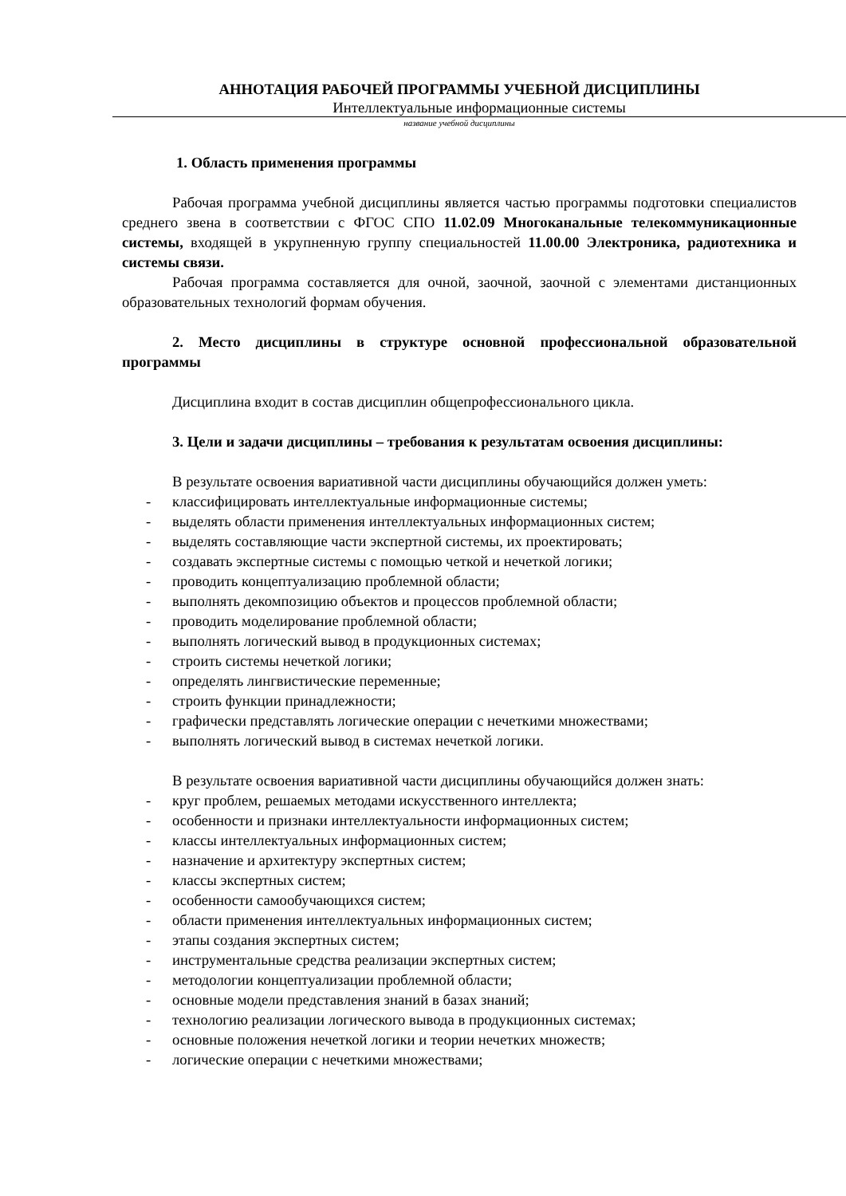АННОТАЦИЯ РАБОЧЕЙ ПРОГРАММЫ УЧЕБНОЙ ДИСЦИПЛИНЫ
Интеллектуальные информационные системы
название учебной дисциплины
1. Область применения программы
Рабочая программа учебной дисциплины является частью программы подготовки специалистов среднего звена в соответствии с ФГОС СПО 11.02.09 Многоканальные телекоммуникационные системы, входящей в укрупненную группу специальностей 11.00.00 Электроника, радиотехника и системы связи.
Рабочая программа составляется для очной, заочной, заочной с элементами дистанционных образовательных технологий формам обучения.
2. Место дисциплины в структуре основной профессиональной образовательной программы
Дисциплина входит в состав дисциплин общепрофессионального цикла.
3. Цели и задачи дисциплины – требования к результатам освоения дисциплины:
В результате освоения вариативной части дисциплины обучающийся должен уметь:
- классифицировать интеллектуальные информационные системы;
- выделять области применения интеллектуальных информационных систем;
- выделять составляющие части экспертной системы, их проектировать;
- создавать экспертные системы с помощью четкой и нечеткой логики;
- проводить концептуализацию проблемной области;
- выполнять декомпозицию объектов и процессов проблемной области;
- проводить моделирование проблемной области;
- выполнять логический вывод в продукционных системах;
- строить системы нечеткой логики;
- определять лингвистические переменные;
- строить функции принадлежности;
- графически представлять логические операции с нечеткими множествами;
- выполнять логический вывод в системах нечеткой логики.
В результате освоения вариативной части дисциплины обучающийся должен знать:
- круг проблем, решаемых методами искусственного интеллекта;
- особенности и признаки интеллектуальности информационных систем;
- классы интеллектуальных информационных систем;
- назначение и архитектуру экспертных систем;
- классы экспертных систем;
- особенности самообучающихся систем;
- области применения интеллектуальных информационных систем;
- этапы создания экспертных систем;
- инструментальные средства реализации экспертных систем;
- методологии концептуализации проблемной области;
- основные модели представления знаний в базах знаний;
- технологию реализации логического вывода в продукционных системах;
- основные положения нечеткой логики и теории нечетких множеств;
- логические операции с нечеткими множествами;